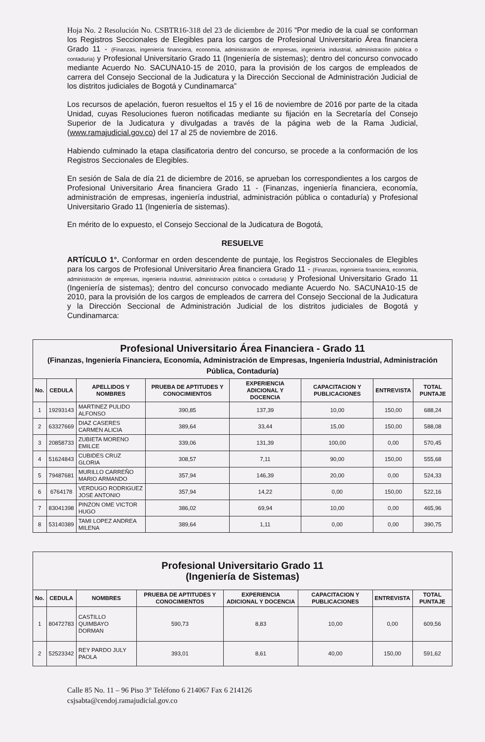Hoja No. 2 Resolución No. CSBTR16-318 del 23 de diciembre de 2016 “Por medio de la cual se conforman los Registros Seccionales de Elegibles para los cargos de Profesional Universitario Área financiera Grado 11 - (Finanzas, ingeniería financiera, economía, administración de empresas, ingeniería industrial, administración pública o contaduría) y Profesional Universitario Grado 11 (Ingeniería de sistemas); dentro del concurso convocado mediante Acuerdo No. SACUNA10-15 de 2010, para la provisión de los cargos de empleados de carrera del Consejo Seccional de la Judicatura y la Dirección Seccional de Administración Judicial de los distritos judiciales de Bogotá y Cundinamarca”
Los recursos de apelación, fueron resueltos el 15 y el 16 de noviembre de 2016 por parte de la citada Unidad, cuyas Resoluciones fueron notificadas mediante su fijación en la Secretaría del Consejo Superior de la Judicatura y divulgadas a través de la página web de la Rama Judicial, (www.ramajudicial.gov.co) del 17 al 25 de noviembre de 2016.
Habiendo culminado la etapa clasificatoria dentro del concurso, se procede a la conformación de los Registros Seccionales de Elegibles.
En sesión de Sala de día 21 de diciembre de 2016, se aprueban los correspondientes a los cargos de Profesional Universitario Área financiera Grado 11 - (Finanzas, ingeniería financiera, economía, administración de empresas, ingeniería industrial, administración pública o contaduría) y Profesional Universitario Grado 11 (Ingeniería de sistemas).
En mérito de lo expuesto, el Consejo Seccional de la Judicatura de Bogotá,
RESUELVE
ARTÍCULO 1°. Conformar en orden descendente de puntaje, los Registros Seccionales de Elegibles para los cargos de Profesional Universitario Área financiera Grado 11 - (Finanzas, ingeniería financiera, economía, administración de empresas, ingeniería industrial, administración pública o contaduría) y Profesional Universitario Grado 11 (Ingeniería de sistemas); dentro del concurso convocado mediante Acuerdo No. SACUNA10-15 de 2010, para la provisión de los cargos de empleados de carrera del Consejo Seccional de la Judicatura y la Dirección Seccional de Administración Judicial de los distritos judiciales de Bogotá y Cundinamarca:
| Profesional Universitario Área Financiera - Grado 11 (Finanzas, Ingeniería Financiera, Economía, Administración de Empresas, Ingeniería Industrial, Administración Pública, Contaduría) | | | | | | | |
| No. | CEDULA | APELLIDOS Y NOMBRES | PRUEBA DE APTITUDES Y CONOCIMIENTOS | EXPERIENCIA ADICIONAL Y DOCENCIA | CAPACITACION Y PUBLICACIONES | ENTREVISTA | TOTAL PUNTAJE |
| 1 | 19293143 | MARTINEZ PULIDO ALFONSO | 390,85 | 137,39 | 10,00 | 150,00 | 688,24 |
| 2 | 63327669 | DIAZ CASERES CARMEN ALICIA | 389,64 | 33,44 | 15,00 | 150,00 | 588,08 |
| 3 | 20858733 | ZUBIETA MORENO EMILCE | 339,06 | 131,39 | 100,00 | 0,00 | 570,45 |
| 4 | 51624843 | CUBIDES CRUZ GLORIA | 308,57 | 7,11 | 90,00 | 150,00 | 555,68 |
| 5 | 79487681 | MURILLO CARREÑO MARIO ARMANDO | 357,94 | 146,39 | 20,00 | 0,00 | 524,33 |
| 6 | 6764178 | VERDUGO RODRIGUEZ JOSE ANTONIO | 357,94 | 14,22 | 0,00 | 150,00 | 522,16 |
| 7 | 83041398 | PINZON OME VICTOR HUGO | 386,02 | 69,94 | 10,00 | 0,00 | 465,96 |
| 8 | 53140389 | TAMI LOPEZ ANDREA MILENA | 389,64 | 1,11 | 0,00 | 0,00 | 390,75 |
| Profesional Universitario Grado 11 (Ingeniería de Sistemas) | | | | | | | |
| No. | CEDULA | NOMBRES | PRUEBA DE APTITUDES Y CONOCIMIENTOS | EXPERIENCIA ADICIONAL Y DOCENCIA | CAPACITACION Y PUBLICACIONES | ENTREVISTA | TOTAL PUNTAJE |
| 1 | 80472783 | CASTILLO QUIMBAYO DORMAN | 590,73 | 8,83 | 10,00 | 0,00 | 609,56 |
| 2 | 52523342 | REY PARDO JULY PAOLA | 393,01 | 8,61 | 40,00 | 150,00 | 591,62 |
Calle 85 No. 11 – 96 Piso 3° Teléfono 6 214067 Fax 6 214126
csjsabta@cendoj.ramajudicial.gov.co